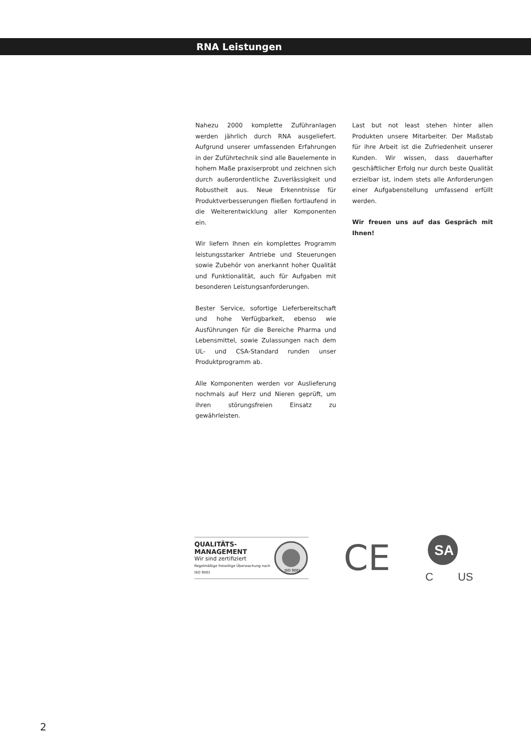RNA Leistungen
Nahezu 2000 komplette Zuführanlagen werden jährlich durch RNA ausgeliefert. Aufgrund unserer umfassenden Erfahrungen in der Zuführtechnik sind alle Bauelemente in hohem Maße praxiserprobt und zeichnen sich durch außerordentliche Zuverlässigkeit und Robustheit aus. Neue Erkenntnisse für Produktverbesserungen fließen fortlaufend in die Weiterentwicklung aller Komponenten ein.
Wir liefern Ihnen ein komplettes Programm leistungsstarker Antriebe und Steuerungen sowie Zubehör von anerkannt hoher Qualität und Funktionalität, auch für Aufgaben mit besonderen Leistungsanforderungen.
Bester Service, sofortige Lieferbereitschaft und hohe Verfügbarkeit, ebenso wie Ausführungen für die Bereiche Pharma und Lebensmittel, sowie Zulassungen nach dem UL- und CSA-Standard runden unser Produktprogramm ab.
Alle Komponenten werden vor Auslieferung nochmals auf Herz und Nieren geprüft, um ihren störungsfreien Einsatz zu gewährleisten.
Last but not least stehen hinter allen Produkten unsere Mitarbeiter. Der Maßstab für ihre Arbeit ist die Zufriedenheit unserer Kunden. Wir wissen, dass dauerhafter geschäftlicher Erfolg nur durch beste Qualität erzielbar ist, indem stets alle Anforderungen einer Aufgabenstellung umfassend erfüllt werden.
Wir freuen uns auf das Gespräch mit Ihnen!
QUALITÄTS-
MANAGEMENT
Wir sind zertifiziert
Regelmäßige freiwillige Überwachung nach ISO 9001
ISO 9001
CE
SA
C US
2